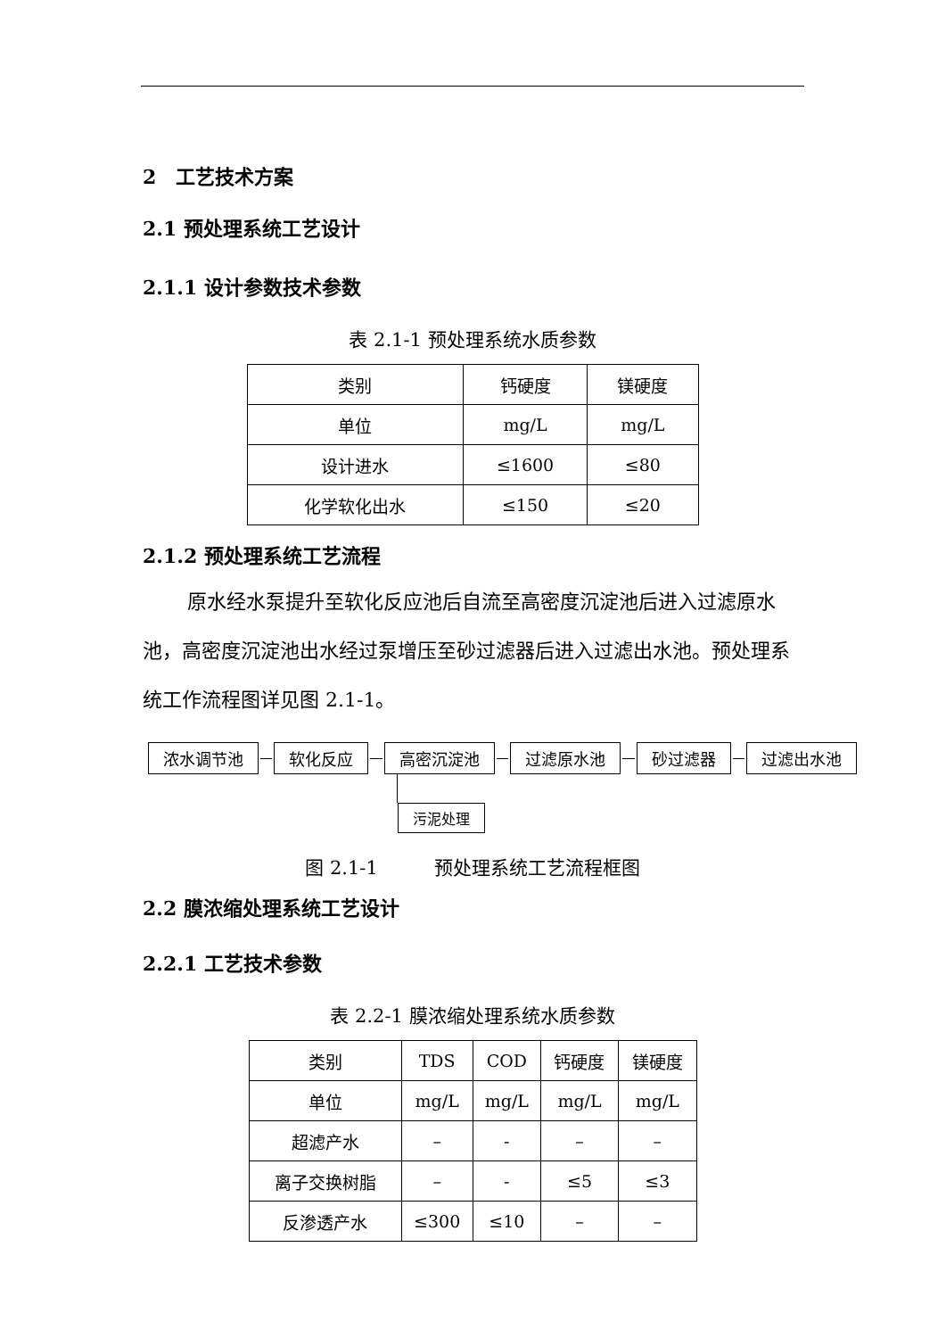2　工艺技术方案
2.1 预处理系统工艺设计
2.1.1 设计参数技术参数
表 2.1-1 预处理系统水质参数
| 类别 | 钙硬度 | 镁硬度 |
| 单位 | mg/L | mg/L |
| 设计进水 | ≤1600 | ≤80 |
| 化学软化出水 | ≤150 | ≤20 |
2.1.2 预处理系统工艺流程
原水经水泵提升至软化反应池后自流至高密度沉淀池后进入过滤原水池，高密度沉淀池出水经过泵增压至砂过滤器后进入过滤出水池。预处理系统工作流程图详见图 2.1-1。
浓水调节池 软化反应 高密沉淀池 过滤原水池 砂过滤器 过滤出水池
污泥处理
图 2.1-1　　　预处理系统工艺流程框图
2.2 膜浓缩处理系统工艺设计
2.2.1 工艺技术参数
表 2.2-1 膜浓缩处理系统水质参数
| 类别 | TDS | COD | 钙硬度 | 镁硬度 |
| 单位 | mg/L | mg/L | mg/L | mg/L |
| 超滤产水 | – | - | – | – |
| 离子交换树脂 | – | - | ≤5 | ≤3 |
| 反渗透产水 | ≤300 | ≤10 | – | – |